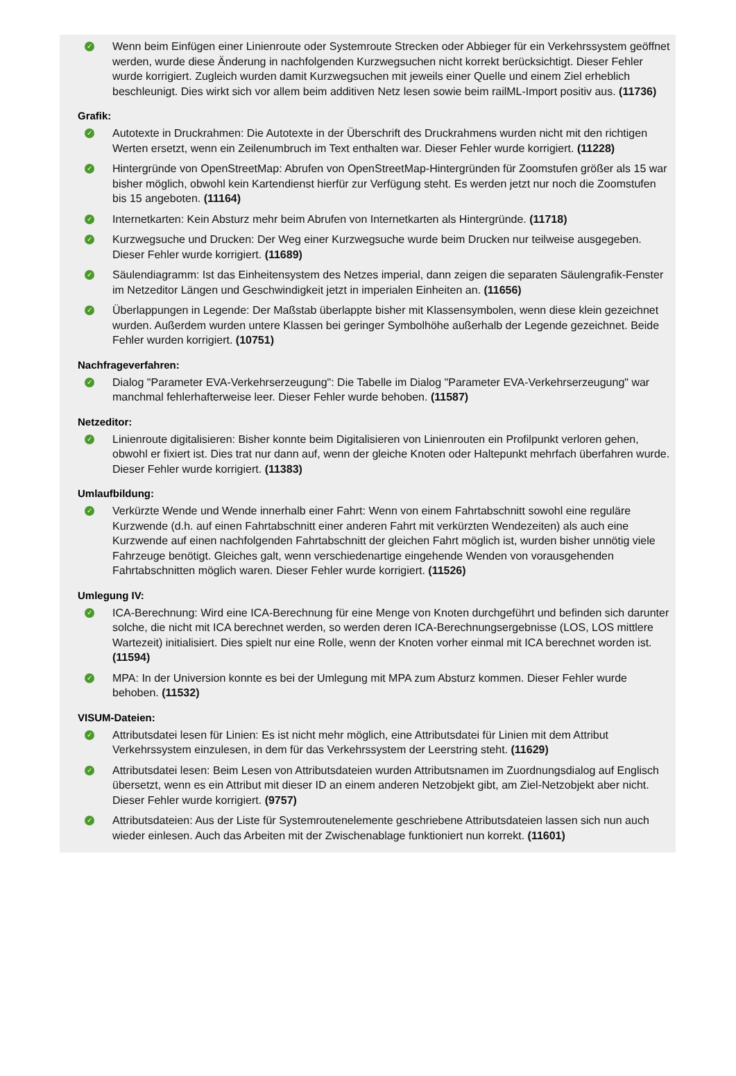✓
Wenn beim Einfügen einer Linienroute oder Systemroute Strecken oder Abbieger für ein Verkehrssystem geöffnet werden, wurde diese Änderung in nachfolgenden Kurzwegsuchen nicht korrekt berücksichtigt. Dieser Fehler wurde korrigiert. Zugleich wurden damit Kurzwegsuchen mit jeweils einer Quelle und einem Ziel erheblich beschleunigt. Dies wirkt sich vor allem beim additiven Netz lesen sowie beim railML-Import positiv aus. (11736)
Grafik:
✓
Autotexte in Druckrahmen: Die Autotexte in der Überschrift des Druckrahmens wurden nicht mit den richtigen Werten ersetzt, wenn ein Zeilenumbruch im Text enthalten war. Dieser Fehler wurde korrigiert. (11228)
✓
Hintergründe von OpenStreetMap: Abrufen von OpenStreetMap-Hintergründen für Zoomstufen größer als 15 war bisher möglich, obwohl kein Kartendienst hierfür zur Verfügung steht. Es werden jetzt nur noch die Zoomstufen bis 15 angeboten. (11164)
✓
Internetkarten: Kein Absturz mehr beim Abrufen von Internetkarten als Hintergründe. (11718)
✓
Kurzwegsuche und Drucken: Der Weg einer Kurzwegsuche wurde beim Drucken nur teilweise ausgegeben. Dieser Fehler wurde korrigiert. (11689)
✓
Säulendiagramm: Ist das Einheitensystem des Netzes imperial, dann zeigen die separaten Säulengrafik-Fenster im Netzeditor Längen und Geschwindigkeit jetzt in imperialen Einheiten an. (11656)
✓
Überlappungen in Legende: Der Maßstab überlappte bisher mit Klassensymbolen, wenn diese klein gezeichnet wurden. Außerdem wurden untere Klassen bei geringer Symbolhöhe außerhalb der Legende gezeichnet. Beide Fehler wurden korrigiert. (10751)
Nachfrageverfahren:
✓
Dialog "Parameter EVA-Verkehrserzeugung": Die Tabelle im Dialog "Parameter EVA-Verkehrserzeugung" war manchmal fehlerhafterweise leer. Dieser Fehler wurde behoben. (11587)
Netzeditor:
✓
Linienroute digitalisieren: Bisher konnte beim Digitalisieren von Linienrouten ein Profilpunkt verloren gehen, obwohl er fixiert ist. Dies trat nur dann auf, wenn der gleiche Knoten oder Haltepunkt mehrfach überfahren wurde. Dieser Fehler wurde korrigiert. (11383)
Umlaufbildung:
✓
Verkürzte Wende und Wende innerhalb einer Fahrt: Wenn von einem Fahrtabschnitt sowohl eine reguläre Kurzwende (d.h. auf einen Fahrtabschnitt einer anderen Fahrt mit verkürzten Wendezeiten) als auch eine Kurzwende auf einen nachfolgenden Fahrtabschnitt der gleichen Fahrt möglich ist, wurden bisher unnötig viele Fahrzeuge benötigt. Gleiches galt, wenn verschiedenartige eingehende Wenden von vorausgehenden Fahrtabschnitten möglich waren. Dieser Fehler wurde korrigiert. (11526)
Umlegung IV:
✓
ICA-Berechnung: Wird eine ICA-Berechnung für eine Menge von Knoten durchgeführt und befinden sich darunter solche, die nicht mit ICA berechnet werden, so werden deren ICA-Berechnungsergebnisse (LOS, LOS mittlere Wartezeit) initialisiert. Dies spielt nur eine Rolle, wenn der Knoten vorher einmal mit ICA berechnet worden ist. (11594)
✓
MPA: In der Universion konnte es bei der Umlegung mit MPA zum Absturz kommen. Dieser Fehler wurde behoben. (11532)
VISUM-Dateien:
✓
Attributsdatei lesen für Linien: Es ist nicht mehr möglich, eine Attributsdatei für Linien mit dem Attribut Verkehrssystem einzulesen, in dem für das Verkehrssystem der Leerstring steht. (11629)
✓
Attributsdatei lesen: Beim Lesen von Attributsdateien wurden Attributsnamen im Zuordnungsdialog auf Englisch übersetzt, wenn es ein Attribut mit dieser ID an einem anderen Netzobjekt gibt, am Ziel-Netzobjekt aber nicht. Dieser Fehler wurde korrigiert. (9757)
✓
Attributsdateien: Aus der Liste für Systemroutenelemente geschriebene Attributsdateien lassen sich nun auch wieder einlesen. Auch das Arbeiten mit der Zwischenablage funktioniert nun korrekt. (11601)